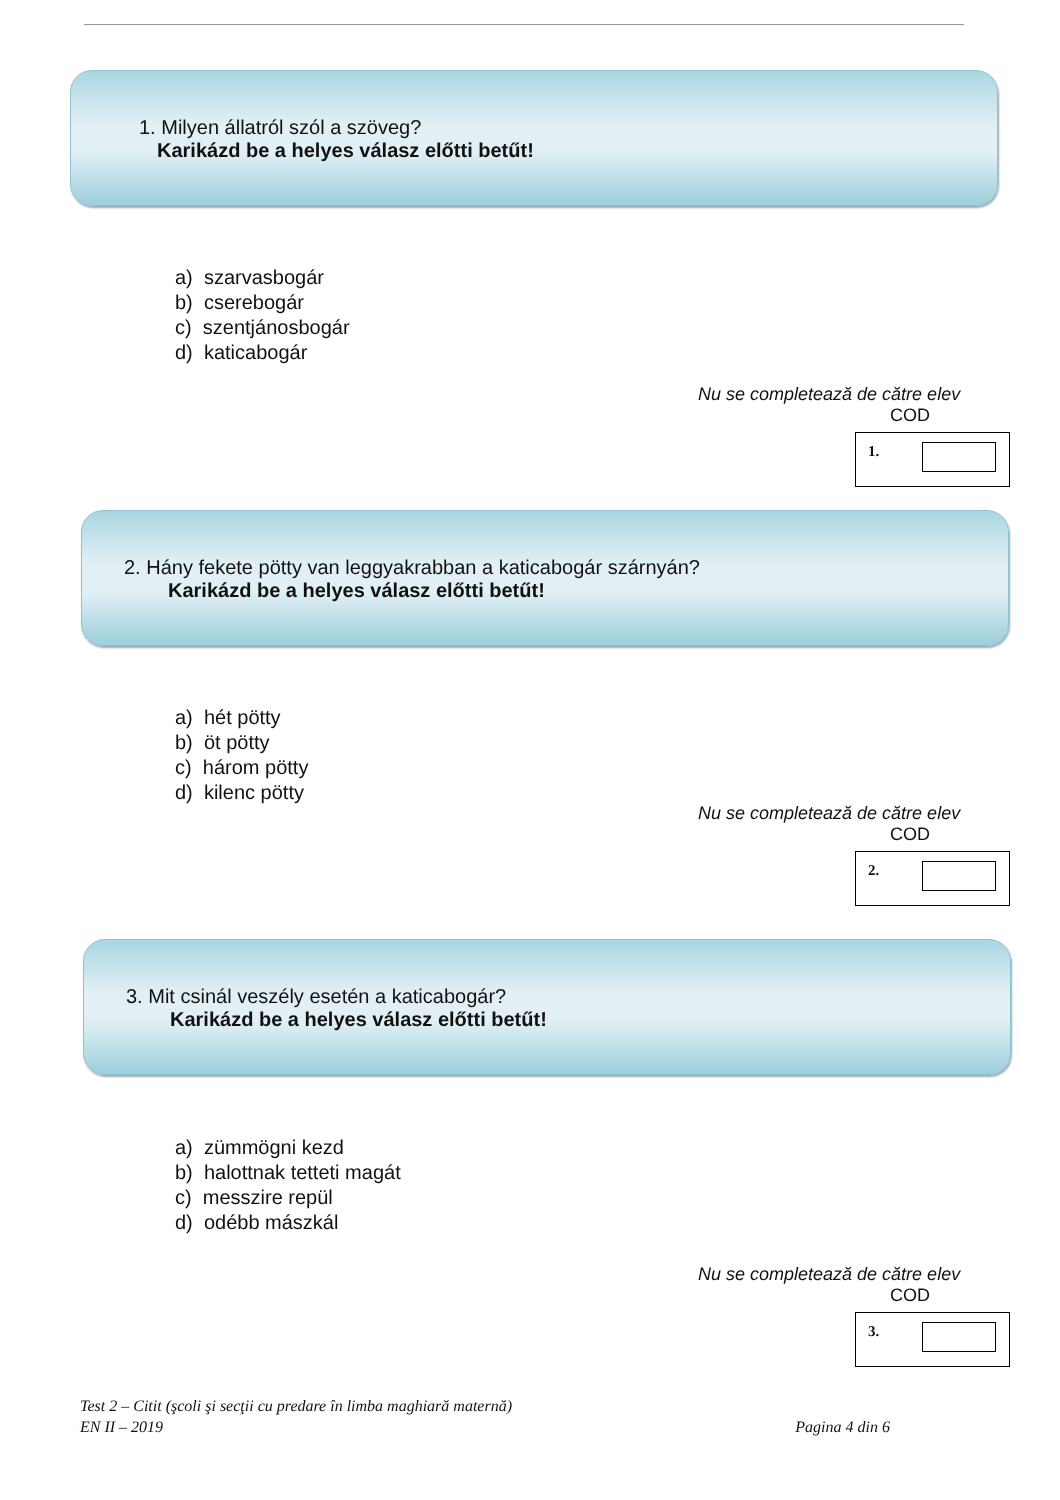1. Milyen állatról szól a szöveg?
Karikázd be a helyes válasz előtti betűt!
a) szarvasbogár
b) cserebogár
c) szentjánosbogár
d) katicabogár
Nu se completează de către elev
COD
1.
2. Hány fekete pötty van leggyakrabban a katicabogár szárnyán?
Karikázd be a helyes válasz előtti betűt!
a) hét pötty
b) öt pötty
c) három pötty
d) kilenc pötty
Nu se completează de către elev
COD
2.
3. Mit csinál veszély esetén a katicabogár?
Karikázd be a helyes válasz előtti betűt!
a) zümmögni kezd
b) halottnak tetteti magát
c) messzire repül
d) odébb mászkál
Nu se completează de către elev
COD
3.
Test 2 – Citit (şcoli şi secţii cu predare în limba maghiară maternă)
EN II – 2019 Pagina 4 din 6